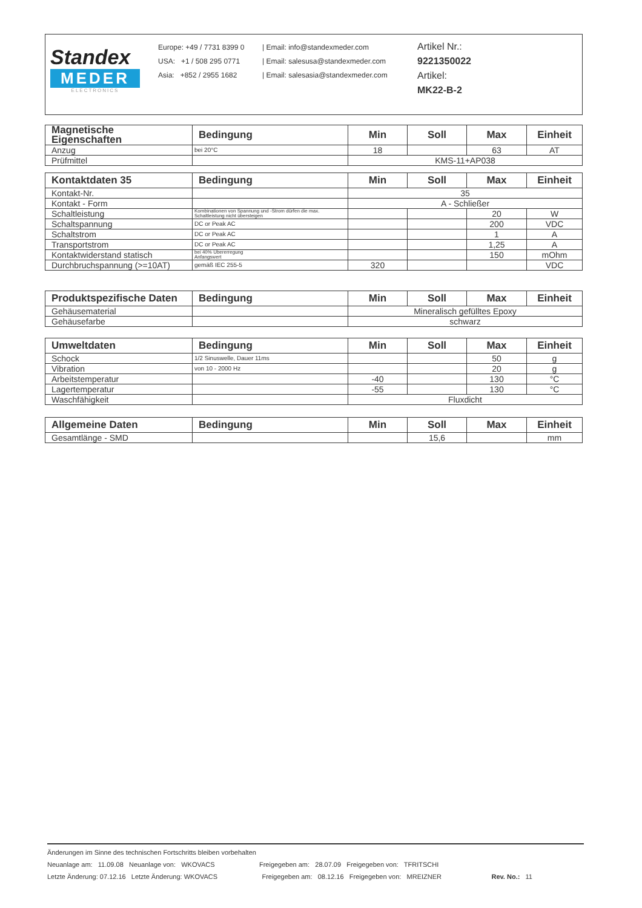Standex
MEDER
ELECTRONICS
Europe: +49 / 7731 8399 0
USA: +1 / 508 295 0771
Asia: +852 / 2955 1682
| Email: info@standexmeder.com
| Email: salesusa@standexmeder.com
| Email: salesasia@standexmeder.com
Artikel Nr.:
9221350022
Artikel:
MK22-B-2
| Magnetische Eigenschaften | Bedingung | Min | Soll | Max | Einheit |
| --- | --- | --- | --- | --- | --- |
| Anzug | bei 20°C | 18 | | 63 | AT |
| Prüfmittel | | KMS-11+AP038 | | | |
| Kontaktdaten 35 | Bedingung | Min | Soll | Max | Einheit |
| --- | --- | --- | --- | --- | --- |
| Kontakt-Nr. | | 35 | | | |
| Kontakt - Form | | A - Schließer | | | |
| Schaltleistung | Kombinationen von Spannung und -Strom dürfen die max. Schaltleistung nicht übersteigen | | | 20 | W |
| Schaltspannung | DC or Peak AC | | | 200 | VDC |
| Schaltstrom | DC or Peak AC | | | 1 | A |
| Transportstrom | DC or Peak AC | | | 1,25 | A |
| Kontaktwiderstand statisch | bei 40% Übererregung Anfangswert | | | 150 | mOhm |
| Durchbruchspannung (>=10AT) | gemäß IEC 255-5 | 320 | | | VDC |
| Produktspezifische Daten | Bedingung | Min | Soll | Max | Einheit |
| --- | --- | --- | --- | --- | --- |
| Gehäusematerial | | Mineralisch gefülltes Epoxy | | | |
| Gehäusefarbe | | schwarz | | | |
| Umweltdaten | Bedingung | Min | Soll | Max | Einheit |
| --- | --- | --- | --- | --- | --- |
| Schock | 1/2 Sinuswelle, Dauer 11ms | | | 50 | g |
| Vibration | von 10 - 2000 Hz | | | 20 | g |
| Arbeitstemperatur | | -40 | | 130 | °C |
| Lagertemperatur | | -55 | | 130 | °C |
| Waschfähigkeit | | Fluxdicht | | | |
| Allgemeine Daten | Bedingung | Min | Soll | Max | Einheit |
| --- | --- | --- | --- | --- | --- |
| Gesamtlänge - SMD | | | 15,6 | | mm |
Änderungen im Sinne des technischen Fortschritts bleiben vorbehalten
Neuanlage am: 11.09.08 Neuanlage von: WKOVACS Freigegeben am: 28.07.09 Freigegeben von: TFRITSCHI
Letzte Änderung: 07.12.16 Letzte Änderung: WKOVACS Freigegeben am: 08.12.16 Freigegeben von: MREIZNER Rev. No.: 11